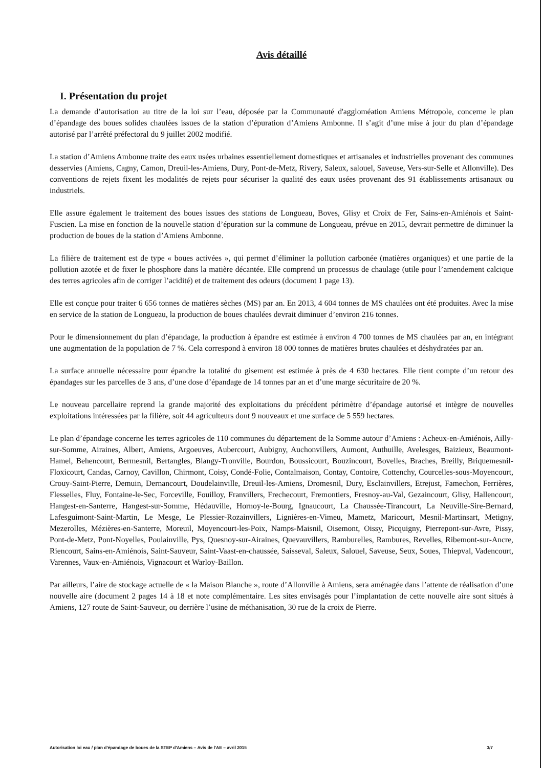Avis détaillé
I. Présentation du projet
La demande d’autorisation au titre de la loi sur l’eau, déposée par la Communauté d'aggloméation Amiens Métropole, concerne le plan d’épandage des boues solides chaulées issues de la station d’épuration d’Amiens Ambonne. Il s’agit d’une mise à jour du plan d’épandage autorisé par l’arrêté préfectoral du 9 juillet 2002 modifié.
La station d’Amiens Ambonne traite des eaux usées urbaines essentiellement domestiques et artisanales et industrielles provenant des communes desservies (Amiens, Cagny, Camon, Dreuil-les-Amiens, Dury, Pont-de-Metz, Rivery, Saleux, salouel, Saveuse, Vers-sur-Selle et Allonville). Des conventions de rejets fixent les modalités de rejets pour sécuriser la qualité des eaux usées provenant des 91 établissements artisanaux ou industriels.
Elle assure également le traitement des boues issues des stations de Longueau, Boves, Glisy et Croix de Fer, Sains-en-Amiénois et Saint-Fuscien. La mise en fonction de la nouvelle station d’épuration sur la commune de Longueau, prévue en 2015, devrait permettre de diminuer la production de boues de la station d’Amiens Ambonne.
La filière de traitement est de type « boues activées », qui permet d’éliminer la pollution carbonée (matières organiques) et une partie de la pollution azotée et de fixer le phosphore dans la matière décantée. Elle comprend un processus de chaulage (utile pour l’amendement calcique des terres agricoles afin de corriger l’acidité) et de traitement des odeurs (document 1 page 13).
Elle est conçue pour traiter 6 656 tonnes de matières sèches (MS) par an. En 2013, 4 604 tonnes de MS chaulées ont été produites. Avec la mise en service de la station de Longueau, la production de boues chaulées devrait diminuer d’environ 216 tonnes.
Pour le dimensionnement du plan d’épandage, la production à épandre est estimée à environ 4 700 tonnes de MS chaulées par an, en intégrant une augmentation de la population de 7 %. Cela correspond à environ 18 000 tonnes de matières brutes chaulées et déshydratées par an.
La surface annuelle nécessaire pour épandre la totalité du gisement est estimée à près de 4 630 hectares. Elle tient compte d’un retour des épandages sur les parcelles de 3 ans, d’une dose d’épandage de 14 tonnes par an et d’une marge sécuritaire de 20 %.
Le nouveau parcellaire reprend la grande majorité des exploitations du précédent périmètre d’épandage autorisé et intègre de nouvelles exploitations intéressées par la filière, soit 44 agriculteurs dont 9 nouveaux et une surface de 5 559 hectares.
Le plan d’épandage concerne les terres agricoles de 110 communes du département de la Somme autour d’Amiens : Acheux-en-Amiénois, Ailly-sur-Somme, Airaines, Albert, Amiens, Argoeuves, Aubercourt, Aubigny, Auchonvillers, Aumont, Authuille, Avelesges, Baizieux, Beaumont-Hamel, Behencourt, Bermesnil, Bertangles, Blangy-Tronville, Bourdon, Boussicourt, Bouzincourt, Bovelles, Braches, Breilly, Briquemesnil-Floxicourt, Candas, Carnoy, Cavillon, Chirmont, Coisy, Condé-Folie, Contalmaison, Contay, Contoire, Cottenchy, Courcelles-sous-Moyencourt, Crouy-Saint-Pierre, Demuin, Dernancourt, Doudelainville, Dreuil-les-Amiens, Dromesnil, Dury, Esclainvillers, Etrejust, Famechon, Ferrières, Flesselles, Fluy, Fontaine-le-Sec, Forceville, Fouilloy, Franvillers, Frechecourt, Fremontiers, Fresnoy-au-Val, Gezaincourt, Glisy, Hallencourt, Hangest-en-Santerre, Hangest-sur-Somme, Hédauville, Hornoy-le-Bourg, Ignaucourt, La Chaussée-Tirancourt, La Neuville-Sire-Bernard, Lafesguimont-Saint-Martin, Le Mesge, Le Plessier-Rozainvillers, Lignières-en-Vimeu, Mametz, Maricourt, Mesnil-Martinsart, Metigny, Mezerolles, Mézières-en-Santerre, Moreuil, Moyencourt-les-Poix, Namps-Maisnil, Oisemont, Oissy, Picquigny, Pierrepont-sur-Avre, Pissy, Pont-de-Metz, Pont-Noyelles, Poulainville, Pys, Quesnoy-sur-Airaines, Quevauvillers, Ramburelles, Rambures, Revelles, Ribemont-sur-Ancre, Riencourt, Sains-en-Amiénois, Saint-Sauveur, Saint-Vaast-en-chaussée, Saisseval, Saleux, Salouel, Saveuse, Seux, Soues, Thiepval, Vadencourt, Varennes, Vaux-en-Amiénois, Vignacourt et Warloy-Baillon.
Par ailleurs, l’aire de stockage actuelle de « la Maison Blanche », route d’Allonville à Amiens, sera aménagée dans l’attente de réalisation d’une nouvelle aire (document 2 pages 14 à 18 et note complémentaire. Les sites envisagés pour l’implantation de cette nouvelle aire sont situés à Amiens, 127 route de Saint-Sauveur, ou derrière l’usine de méthanisation, 30 rue de la croix de Pierre.
Autorisation loi eau / plan d'épandage de boues de la STEP d'Amiens – Avis de l'AE – avril 2015 3/7